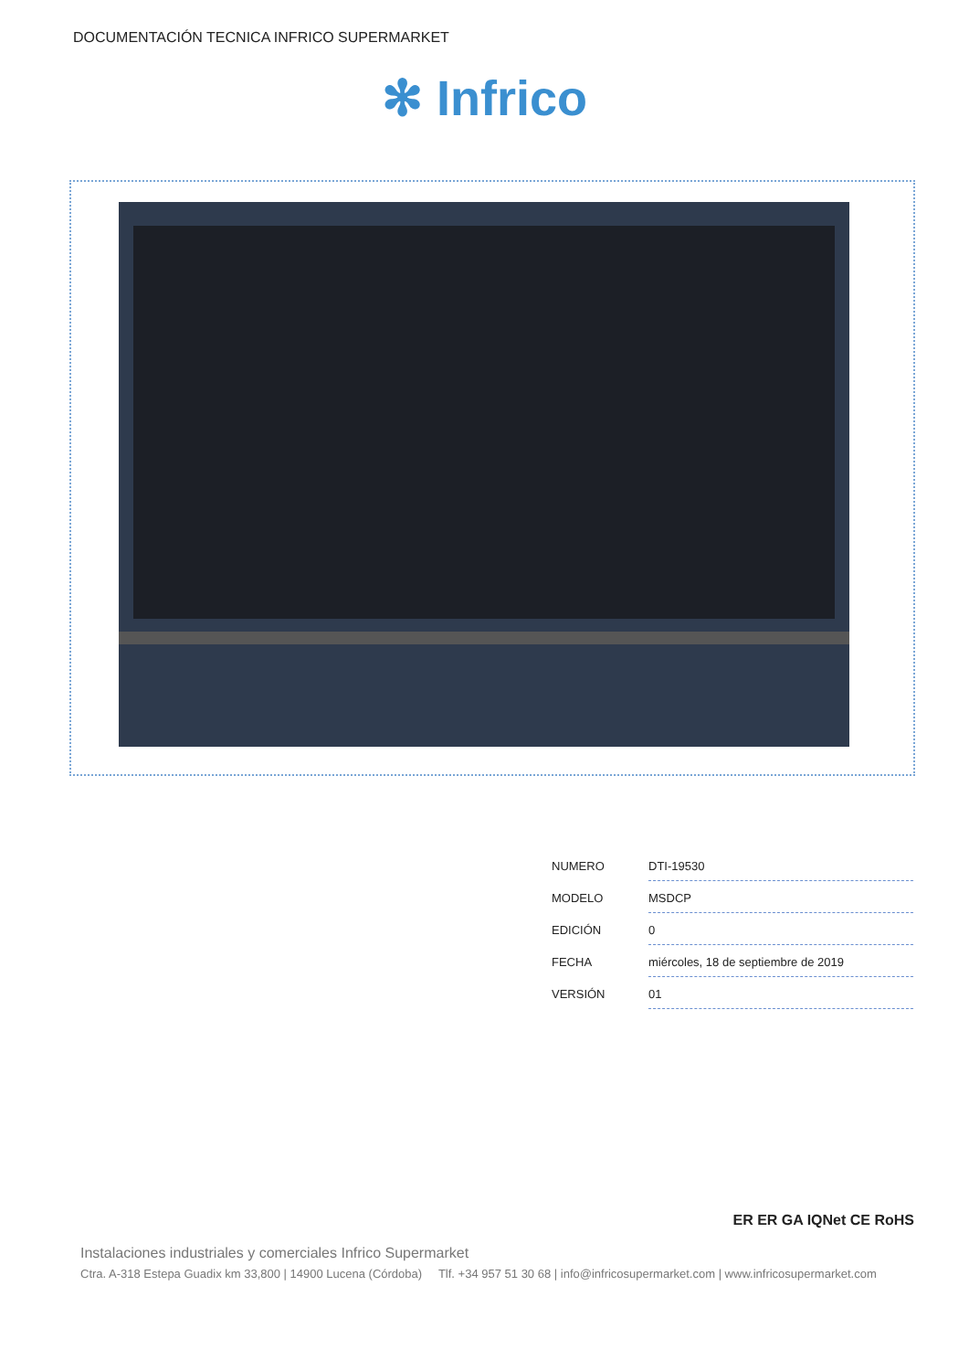DOCUMENTACIÓN TECNICA INFRICO SUPERMARKET
✻ Infrico
| NUMERO | DTI-19530 |
| MODELO | MSDCP |
| EDICIÓN | 0 |
| FECHA | miércoles, 18 de septiembre de 2019 |
| VERSIÓN | 01 |
ER ER GA IQNet CE RoHS
Instalaciones industriales y comerciales Infrico Supermarket
Ctra. A-318 Estepa Guadix km 33,800 | 14900 Lucena (Córdoba) Tlf. +34 957 51 30 68 | info@infricosupermarket.com | www.infricosupermarket.com